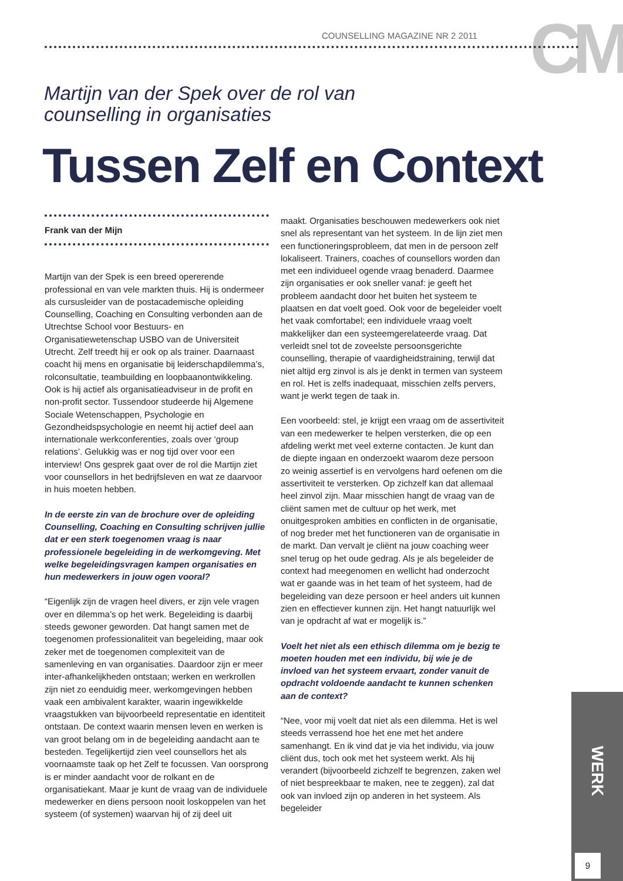CM
COUNSELLING MAGAZINE NR 2 2011
Martijn van der Spek over de rol van
counselling in organisaties
Tussen Zelf en Context
Frank van der Mijn
Martijn van der Spek is een breed opererende professional en van vele markten thuis. Hij is ondermeer als cursusleider van de postacademische opleiding Counselling, Coaching en Consulting verbonden aan de Utrechtse School voor Bestuurs- en Organisatiewetenschap USBO van de Universiteit Utrecht. Zelf treedt hij er ook op als trainer. Daarnaast coacht hij mens en organisatie bij leiderschapdilemma’s, rolconsultatie, teambuilding en loopbaanontwikkeling. Ook is hij actief als organisatieadviseur in de profit en non-profit sector. Tussendoor studeerde hij Algemene Sociale Wetenschappen, Psychologie en Gezondheidspsychologie en neemt hij actief deel aan internationale werkconferenties, zoals over ‘group relations’. Gelukkig was er nog tijd over voor een interview! Ons gesprek gaat over de rol die Martijn ziet voor counsellors in het bedrijfsleven en wat ze daarvoor in huis moeten hebben.
In de eerste zin van de brochure over de opleiding Counselling, Coaching en Consulting schrijven jullie dat er een sterk toegenomen vraag is naar professionele begeleiding in de werkomgeving. Met welke begeleidingsvragen kampen organisaties en hun medewerkers in jouw ogen vooral?
“Eigenlijk zijn de vragen heel divers, er zijn vele vragen over en dilemma’s op het werk. Begeleiding is daarbij steeds gewoner geworden. Dat hangt samen met de toegenomen professionaliteit van begeleiding, maar ook zeker met de toegenomen complexiteit van de samenleving en van organisaties. Daardoor zijn er meer inter-afhankelijkheden ontstaan; werken en werkrollen zijn niet zo eenduidig meer, werkomgevingen hebben vaak een ambivalent karakter, waarin ingewikkelde vraagstukken van bijvoorbeeld representatie en identiteit ontstaan. De context waarin mensen leven en werken is van groot belang om in de begeleiding aandacht aan te besteden. Tegelijkertijd zien veel counsellors het als voornaamste taak op het Zelf te focussen. Van oorsprong is er minder aandacht voor de rolkant en de organisatiekant. Maar je kunt de vraag van de individuele medewerker en diens persoon nooit loskoppelen van het systeem (of systemen) waarvan hij of zij deel uit
maakt. Organisaties beschouwen medewerkers ook niet snel als representant van het systeem. In de lijn ziet men een functioneringsprobleem, dat men in de persoon zelf lokaliseert. Trainers, coaches of counsellors worden dan met een individueel ogende vraag benaderd. Daarmee zijn organisaties er ook sneller vanaf: je geeft het probleem aandacht door het buiten het systeem te plaatsen en dat voelt goed. Ook voor de begeleider voelt het vaak comfortabel; een individuele vraag voelt makkelijker dan een systeemgerelateerde vraag. Dat verleidt snel tot de zoveelste persoonsgerichte counselling, therapie of vaardigheidstraining, terwijl dat niet altijd erg zinvol is als je denkt in termen van systeem en rol. Het is zelfs inadequaat, misschien zelfs pervers, want je werkt tegen de taak in.
Een voorbeeld: stel, je krijgt een vraag om de assertiviteit van een medewerker te helpen versterken, die op een afdeling werkt met veel externe contacten. Je kunt dan de diepte ingaan en onderzoekt waarom deze persoon zo weinig assertief is en vervolgens hard oefenen om die assertiviteit te versterken. Op zichzelf kan dat allemaal heel zinvol zijn. Maar misschien hangt de vraag van de cliënt samen met de cultuur op het werk, met onuitgesproken ambities en conflicten in de organisatie, of nog breder met het functioneren van de organisatie in de markt. Dan vervalt je cliënt na jouw coaching weer snel terug op het oude gedrag. Als je als begeleider de context had meegenomen en wellicht had onderzocht wat er gaande was in het team of het systeem, had de begeleiding van deze persoon er heel anders uit kunnen zien en effectiever kunnen zijn. Het hangt natuurlijk wel van je opdracht af wat er mogelijk is.”
Voelt het niet als een ethisch dilemma om je bezig te moeten houden met een individu, bij wie je de invloed van het systeem ervaart, zonder vanuit de opdracht voldoende aandacht te kunnen schenken aan de context?
“Nee, voor mij voelt dat niet als een dilemma. Het is wel steeds verrassend hoe het ene met het andere samenhangt. En ik vind dat je via het individu, via jouw cliënt dus, toch ook met het systeem werkt. Als hij verandert (bijvoorbeeld zichzelf te begrenzen, zaken wel of niet bespreekbaar te maken, nee te zeggen), zal dat ook van invloed zijn op anderen in het systeem. Als begeleider
WERK
9